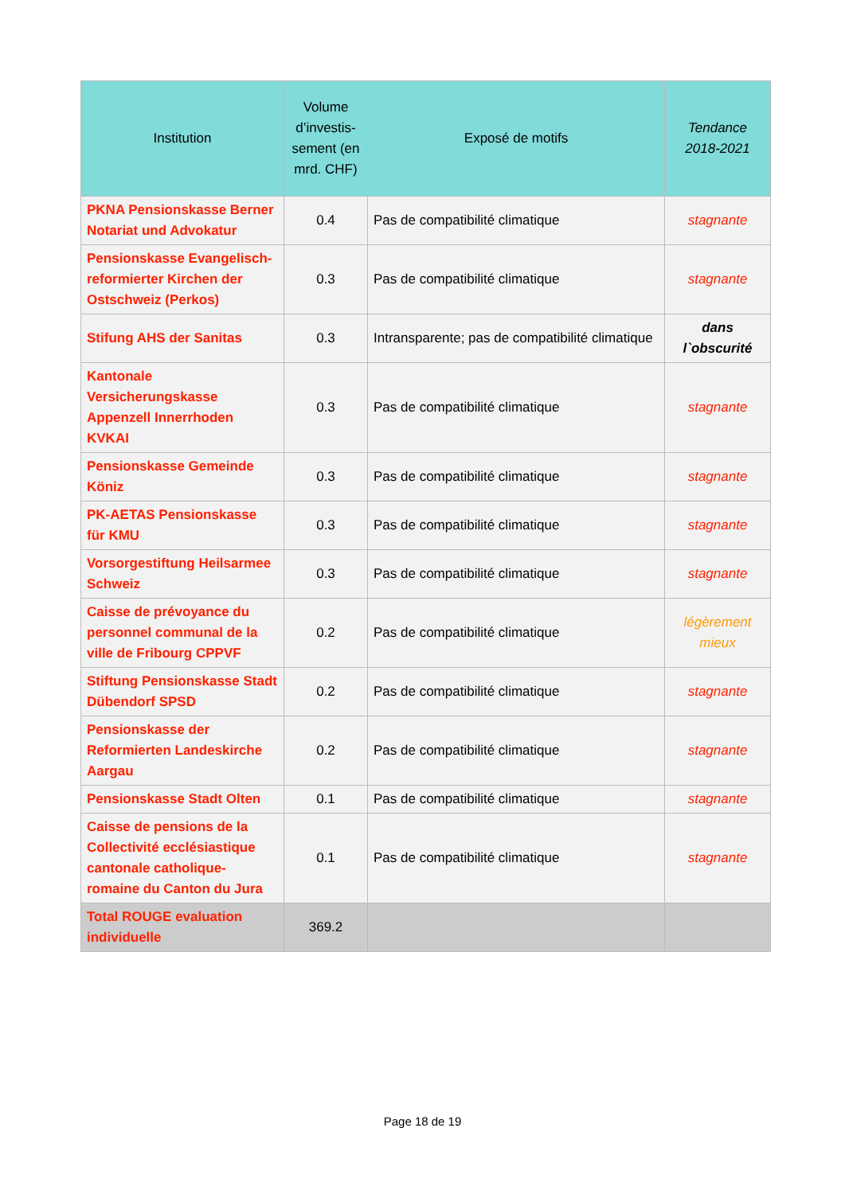| Institution | Volume d’investis-sement (en mrd. CHF) | Exposé de motifs | Tendance 2018-2021 |
| --- | --- | --- | --- |
| PKNA Pensionskasse Berner Notariat und Advokatur | 0.4 | Pas de compatibilité climatique | stagnante |
| Pensionskasse Evangelisch-reformierter Kirchen der Ostschweiz (Perkos) | 0.3 | Pas de compatibilité climatique | stagnante |
| Stifung AHS der Sanitas | 0.3 | Intransparente; pas de compatibilité climatique | dans l`obscurité |
| Kantonale Versicherungskasse Appenzell Innerrhoden KVKAI | 0.3 | Pas de compatibilité climatique | stagnante |
| Pensionskasse Gemeinde Köniz | 0.3 | Pas de compatibilité climatique | stagnante |
| PK-AETAS Pensionskasse für KMU | 0.3 | Pas de compatibilité climatique | stagnante |
| Vorsorgestiftung Heilsarmee Schweiz | 0.3 | Pas de compatibilité climatique | stagnante |
| Caisse de prévoyance du personnel communal de la ville de Fribourg CPPVF | 0.2 | Pas de compatibilité climatique | légèrement mieux |
| Stiftung Pensionskasse Stadt Dübendorf SPSD | 0.2 | Pas de compatibilité climatique | stagnante |
| Pensionskasse der Reformierten Landeskirche Aargau | 0.2 | Pas de compatibilité climatique | stagnante |
| Pensionskasse Stadt Olten | 0.1 | Pas de compatibilité climatique | stagnante |
| Caisse de pensions de la Collectivité ecclésiastique cantonale catholique-romaine du Canton du Jura | 0.1 | Pas de compatibilité climatique | stagnante |
| Total ROUGE evaluation individuelle | 369.2 | | |
Page 18 de 19